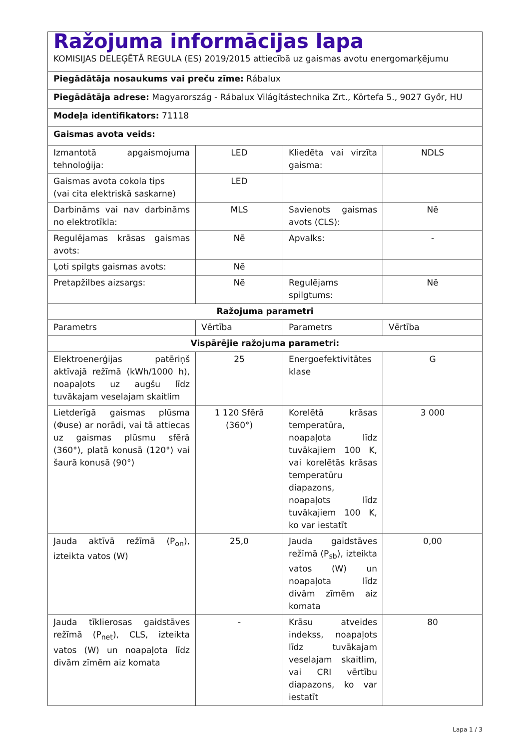| Ražojuma informācijas lapa KOMISIJAS DELEĢĒTĀ REGULA (ES) 2019/2015 attiecībā uz gaismas avotu energomarķējumu | | | |
| Piegādātāja nosaukums vai preču zīme: Rábalux | | | |
| Piegādātāja adrese: Magyarország - Rábalux Világítástechnika Zrt., Körtefa 5., 9027 Győr, HU | | | |
| Modeļa identifikators: 71118 | | | |
| Gaismas avota veids: | | | |
| Izmantotā apgaismojuma tehnoloģija: | LED | Kliedēta vai virzīta gaisma: | NDLS |
| Gaismas avota cokola tips (vai cita elektriskā saskarne) | LED | | |
| Darbināms vai nav darbināms no elektrotīkla: | MLS | Savienots gaismas avots (CLS): | Nē |
| Regulējamas krāsas gaismas avots: | Nē | Apvalks: | - |
| Ļoti spilgts gaismas avots: | Nē | | |
| Pretapžilbes aizsargs: | Nē | Regulējams spilgtums: | Nē |
| Ražojuma parametri | | | |
| Parametrs | Vērtība | Parametrs | Vērtība |
| Vispārējie ražojuma parametri: | | | |
| Elektroenerģijas patēriņš aktīvajā režīmā (kWh/1000 h), noapaļots uz augšu līdz tuvākajam veselajam skaitlim | 25 | Energoefektivitātes klase | G |
| Lietderīgā gaismas plūsma (Φuse) ar norādi, vai tā attiecas uz gaismas plūsmu sfērā (360°), platā konusā (120°) vai šaurā konusā (90°) | 1 120 Sfērā (360°) | Korelētā krāsas temperatūra, noapaļota līdz tuvākajiem 100 K, vai korelētās krāsas temperatūru diapazons, noapaļots līdz tuvākajiem 100 K, ko var iestatīt | 3 000 |
| Jauda aktīvā režīmā (P<sub>on</sub>), izteikta vatos (W) | 25,0 | Jauda gaidstāves režīmā (P<sub>sb</sub>), izteikta vatos (W) un noapaļota līdz divām zīmēm aiz komata | 0,00 |
| Jauda tīklierosas gaidstāves režīmā (P<sub>net</sub>), CLS, izteikta vatos (W) un noapaļota līdz divām zīmēm aiz komata | - | Krāsu atveides indekss, noapaļots līdz tuvākajam veselajam skaitlim, vai CRI vērtību diapazons, ko var iestatīt | 80 |
Lapa 1 / 3